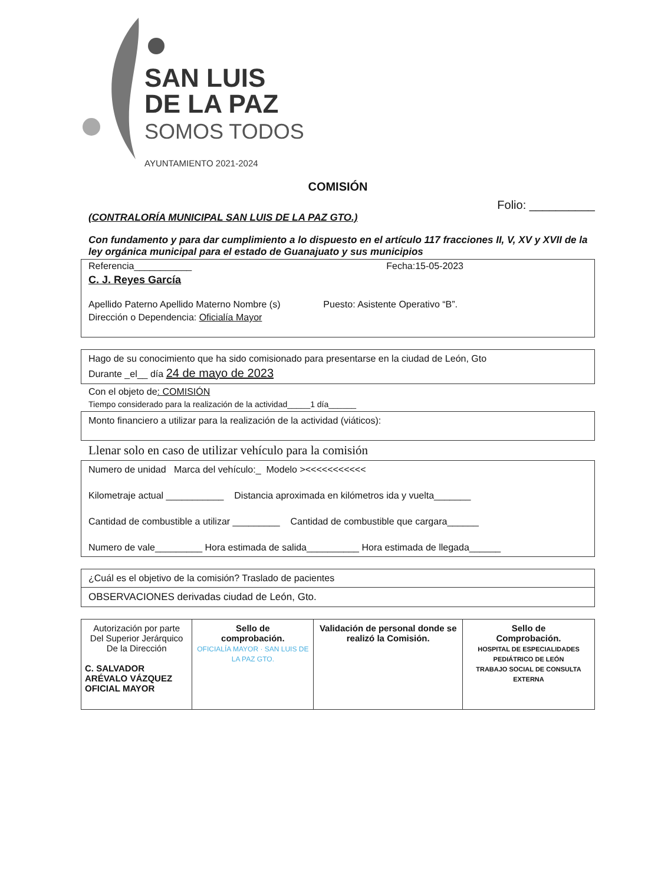SAN LUIS
DE LA PAZ
SOMOS TODOS
AYUNTAMIENTO 2021-2024
COMISIÓN
Folio: __________
(CONTRALORÍA MUNICIPAL SAN LUIS DE LA PAZ GTO.)
Con fundamento y para dar cumplimiento a lo dispuesto en el artículo 117 fracciones II, V, XV y XVII de la ley orgánica municipal para el estado de Guanajuato y sus municipios
Referencia___________ Fecha:15-05-2023
C. J. Reyes García
Apellido Paterno Apellido Materno Nombre (s) Puesto: Asistente Operativo “B”.
Dirección o Dependencia: Oficialía Mayor
Hago de su conocimiento que ha sido comisionado para presentarse en la ciudad de León, Gto
Durante _el__ día 24 de mayo de 2023
Con el objeto de: COMISIÓN
Tiempo considerado para la realización de la actividad_____1 día______
Monto financiero a utilizar para la realización de la actividad (viáticos):
Llenar solo en caso de utilizar vehículo para la comisión
Numero de unidad Marca del vehículo:_ Modelo ><<<<<<<<<<<
Kilometraje actual ___________ Distancia aproximada en kilómetros ida y vuelta_______
Cantidad de combustible a utilizar _________ Cantidad de combustible que cargara______
Numero de vale_________ Hora estimada de salida__________ Hora estimada de llegada______
¿Cuál es el objetivo de la comisión? Traslado de pacientes
OBSERVACIONES derivadas ciudad de León, Gto.
| Autorización por parte Del Superior Jerárquico De la Dirección C. SALVADOR ARÉVALO VÁZQUEZ OFICIAL MAYOR | Sello de comprobación. OFICIALÍA MAYOR · SAN LUIS DE LA PAZ GTO. | Validación de personal donde se realizó la Comisión. | Sello de Comprobación. HOSPITAL DE ESPECIALIDADES PEDIÁTRICO DE LEÓN TRABAJO SOCIAL DE CONSULTA EXTERNA |